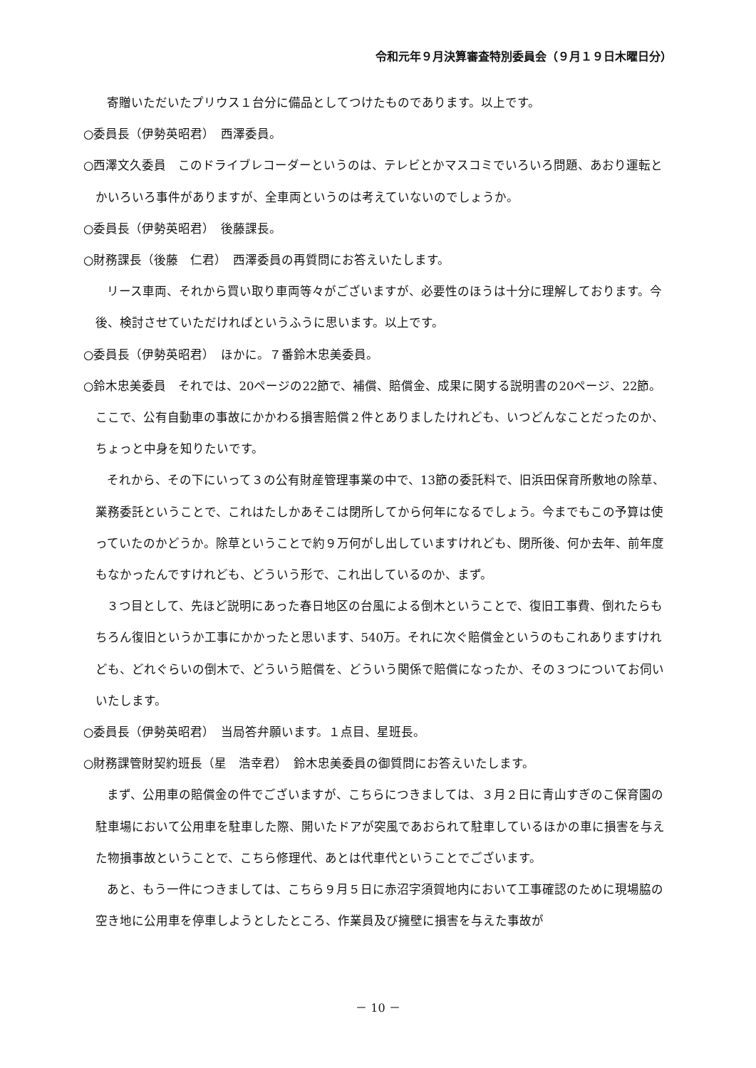令和元年９月決算審査特別委員会（９月１９日木曜日分）
寄贈いただいたプリウス１台分に備品としてつけたものであります。以上です。
○委員長（伊勢英昭君）　西澤委員。
○西澤文久委員　このドライブレコーダーというのは、テレビとかマスコミでいろいろ問題、あおり運転とかいろいろ事件がありますが、全車両というのは考えていないのでしょうか。
○委員長（伊勢英昭君）　後藤課長。
○財務課長（後藤　仁君）　西澤委員の再質問にお答えいたします。
リース車両、それから買い取り車両等々がございますが、必要性のほうは十分に理解しております。今後、検討させていただければというふうに思います。以上です。
○委員長（伊勢英昭君）　ほかに。７番鈴木忠美委員。
○鈴木忠美委員　それでは、20ページの22節で、補償、賠償金、成果に関する説明書の20ページ、22節。ここで、公有自動車の事故にかかわる損害賠償２件とありましたけれども、いつどんなことだったのか、ちょっと中身を知りたいです。
それから、その下にいって３の公有財産管理事業の中で、13節の委託料で、旧浜田保育所敷地の除草、業務委託ということで、これはたしかあそこは閉所してから何年になるでしょう。今までもこの予算は使っていたのかどうか。除草ということで約９万何がし出していますけれども、閉所後、何か去年、前年度もなかったんですけれども、どういう形で、これ出しているのか、まず。
３つ目として、先ほど説明にあった春日地区の台風による倒木ということで、復旧工事費、倒れたらもちろん復旧というか工事にかかったと思います、540万。それに次ぐ賠償金というのもこれありますけれども、どれぐらいの倒木で、どういう賠償を、どういう関係で賠償になったか、その３つについてお伺いいたします。
○委員長（伊勢英昭君）　当局答弁願います。１点目、星班長。
○財務課管財契約班長（星　浩幸君）　鈴木忠美委員の御質問にお答えいたします。
まず、公用車の賠償金の件でございますが、こちらにつきましては、３月２日に青山すぎのこ保育園の駐車場において公用車を駐車した際、開いたドアが突風であおられて駐車しているほかの車に損害を与えた物損事故ということで、こちら修理代、あとは代車代ということでございます。
あと、もう一件につきましては、こちら９月５日に赤沼字須賀地内において工事確認のために現場脇の空き地に公用車を停車しようとしたところ、作業員及び擁壁に損害を与えた事故が
－ 10 －